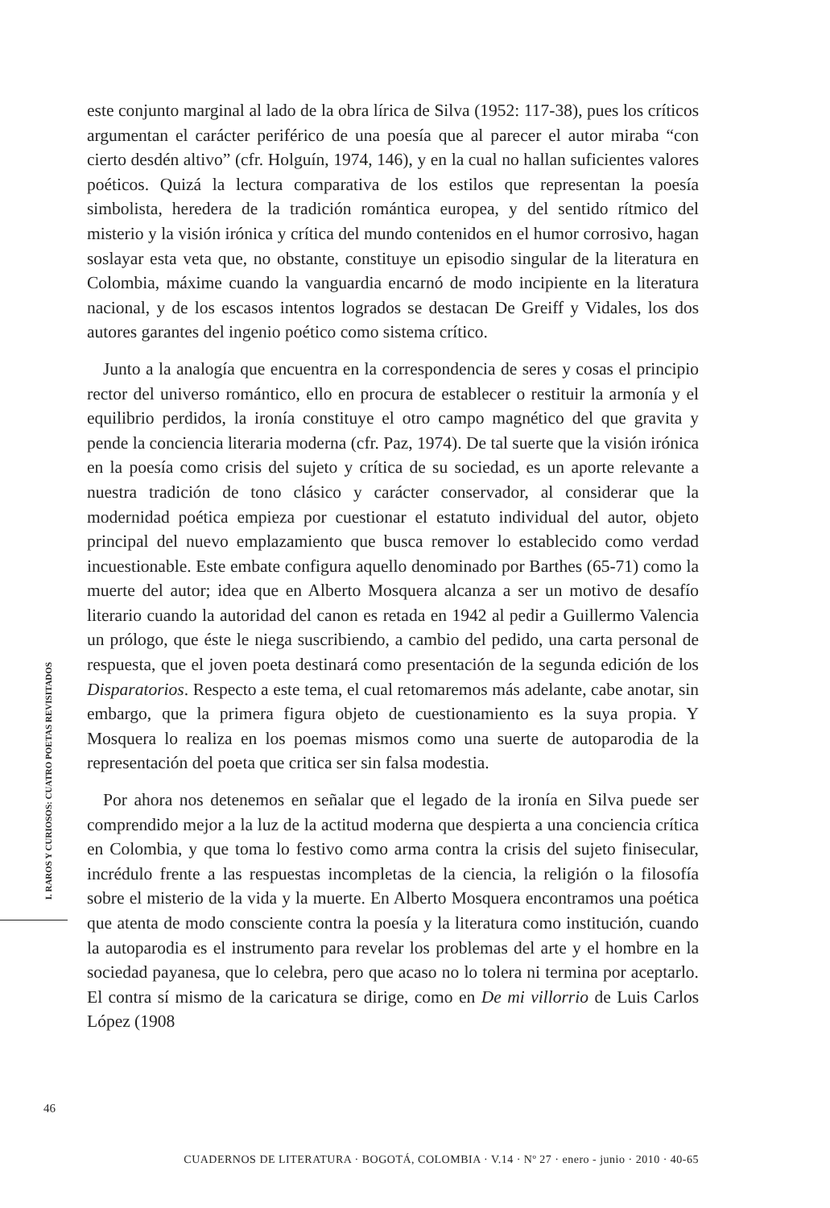este conjunto marginal al lado de la obra lírica de Silva (1952: 117-38), pues los críticos argumentan el carácter periférico de una poesía que al parecer el autor miraba “con cierto desdén altivo” (cfr. Holguín, 1974, 146), y en la cual no hallan suficientes valores poéticos. Quizá la lectura comparativa de los estilos que representan la poesía simbolista, heredera de la tradición romántica europea, y del sentido rítmico del misterio y la visión irónica y crítica del mundo contenidos en el humor corrosivo, hagan soslayar esta veta que, no obstante, constituye un episodio singular de la literatura en Colombia, máxime cuando la vanguardia encarnó de modo incipiente en la literatura nacional, y de los escasos intentos logrados se destacan De Greiff y Vidales, los dos autores garantes del ingenio poético como sistema crítico.
Junto a la analogía que encuentra en la correspondencia de seres y cosas el principio rector del universo romántico, ello en procura de establecer o restituir la armonía y el equilibrio perdidos, la ironía constituye el otro campo magnético del que gravita y pende la conciencia literaria moderna (cfr. Paz, 1974). De tal suerte que la visión irónica en la poesía como crisis del sujeto y crítica de su sociedad, es un aporte relevante a nuestra tradición de tono clásico y carácter conservador, al considerar que la modernidad poética empieza por cuestionar el estatuto individual del autor, objeto principal del nuevo emplazamiento que busca remover lo establecido como verdad incuestionable. Este embate configura aquello denominado por Barthes (65-71) como la muerte del autor; idea que en Alberto Mosquera alcanza a ser un motivo de desafío literario cuando la autoridad del canon es retada en 1942 al pedir a Guillermo Valencia un prólogo, que éste le niega suscribiendo, a cambio del pedido, una carta personal de respuesta, que el joven poeta destinará como presentación de la segunda edición de los Disparatorios. Respecto a este tema, el cual retomaremos más adelante, cabe anotar, sin embargo, que la primera figura objeto de cuestionamiento es la suya propia. Y Mosquera lo realiza en los poemas mismos como una suerte de autoparodia de la representación del poeta que critica ser sin falsa modestia.
Por ahora nos detenemos en señalar que el legado de la ironía en Silva puede ser comprendido mejor a la luz de la actitud moderna que despierta a una conciencia crítica en Colombia, y que toma lo festivo como arma contra la crisis del sujeto finisecular, incrédulo frente a las respuestas incompletas de la ciencia, la religión o la filosofía sobre el misterio de la vida y la muerte. En Alberto Mosquera encontramos una poética que atenta de modo consciente contra la poesía y la literatura como institución, cuando la autoparodia es el instrumento para revelar los problemas del arte y el hombre en la sociedad payanesa, que lo celebra, pero que acaso no lo tolera ni termina por aceptarlo. El contra sí mismo de la caricatura se dirige, como en De mi villorrio de Luis Carlos López (1908
I. RAROS Y CURIOSOS: CUATRO POETAS REVISITADOS
46
CUADERNOS DE LITERATURA · BOGOTÁ, COLOMBIA · V.14 · Nº 27 · enero - junio · 2010 · 40-65